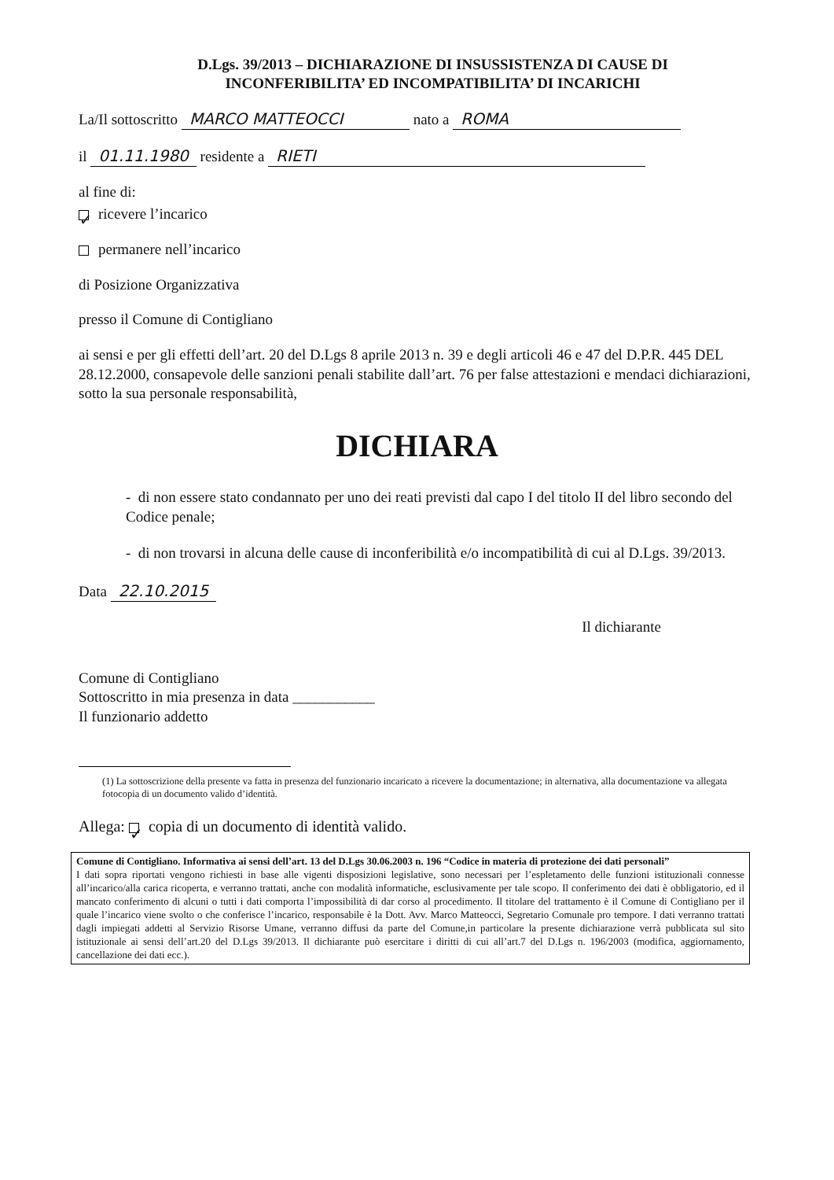D.Lgs. 39/2013 – DICHIARAZIONE DI INSUSSISTENZA DI CAUSE DI
INCONFERIBILITA’ ED INCOMPATIBILITA’ DI INCARICHI
La/Il sottoscritto MARCO MATTEOCCI nato a ROMA
il 01.11.1980 residente a RIETI
al fine di:
✓ ricevere l’incarico
permanere nell’incarico
di Posizione Organizzativa
presso il Comune di Contigliano
ai sensi e per gli effetti dell’art. 20 del D.Lgs 8 aprile 2013 n. 39 e degli articoli 46 e 47 del D.P.R. 445 DEL 28.12.2000, consapevole delle sanzioni penali stabilite dall’art. 76 per false attestazioni e mendaci dichiarazioni, sotto la sua personale responsabilità,
DICHIARA
- di non essere stato condannato per uno dei reati previsti dal capo I del titolo II del libro secondo del Codice penale;
- di non trovarsi in alcuna delle cause di inconferibilità e/o incompatibilità di cui al D.Lgs. 39/2013.
Data 22.10.2015
Il dichiarante
Comune di Contigliano
Sottoscritto in mia presenza in data ___________
Il funzionario addetto
(1) La sottoscrizione della presente va fatta in presenza del funzionario incaricato a ricevere la documentazione; in alternativa, alla documentazione va allegata fotocopia di un documento valido d’identità.
Allega: ✓ copia di un documento di identità valido.
Comune di Contigliano. Informativa ai sensi dell’art. 13 del D.Lgs 30.06.2003 n. 196 “Codice in materia di protezione dei dati personali”
I dati sopra riportati vengono richiesti in base alle vigenti disposizioni legislative, sono necessari per l’espletamento delle funzioni istituzionali connesse all’incarico/alla carica ricoperta, e verranno trattati, anche con modalità informatiche, esclusivamente per tale scopo. Il conferimento dei dati è obbligatorio, ed il mancato conferimento di alcuni o tutti i dati comporta l’impossibilità di dar corso al procedimento. Il titolare del trattamento è il Comune di Contigliano per il quale l’incarico viene svolto o che conferisce l’incarico, responsabile è la Dott. Avv. Marco Matteocci, Segretario Comunale pro tempore. I dati verranno trattati dagli impiegati addetti al Servizio Risorse Umane, verranno diffusi da parte del Comune,in particolare la presente dichiarazione verrà pubblicata sul sito istituzionale ai sensi dell’art.20 del D.Lgs 39/2013. Il dichiarante può esercitare i diritti di cui all’art.7 del D.Lgs n. 196/2003 (modifica, aggiornamento, cancellazione dei dati ecc.).